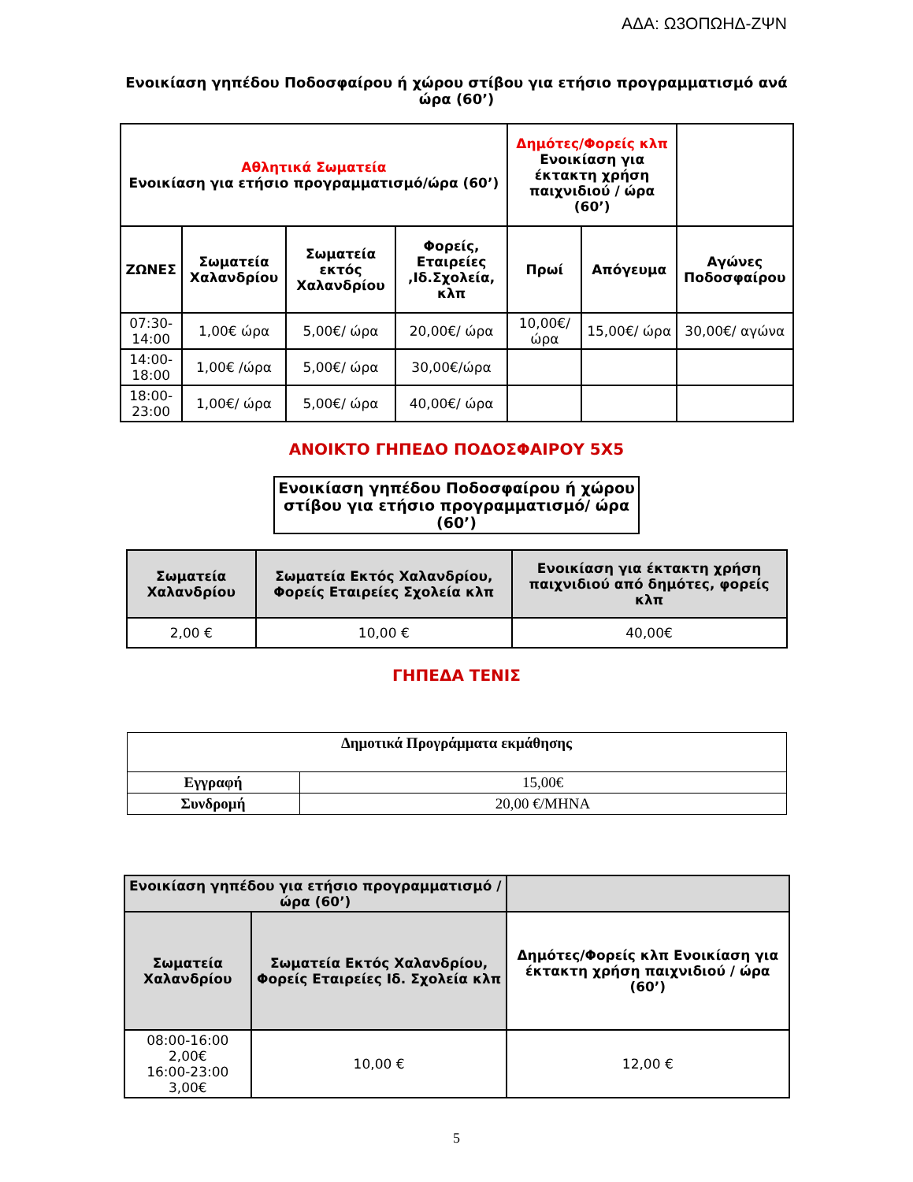ΑΔΑ: Ω3ΟΠΩΗΔ-ΖΨΝ
Ενοικίαση γηπέδου Ποδοσφαίρου ή χώρου στίβου για ετήσιο προγραμματισμό ανά ώρα (60’)
| Αθλητικά Σωματεία Ενοικίαση για ετήσιο προγραμματισμό/ώρα (60’) | | | | Δημότες/Φορείς κλπ Ενοικίαση για έκτακτη χρήση παιχνιδιού / ώρα (60’) | | |
| --- | --- | --- | --- | --- | --- | --- |
| ΖΩΝΕΣ | Σωματεία Χαλανδρίου | Σωματεία εκτός Χαλανδρίου | Φορείς, Εταιρείες ,Ιδ.Σχολεία, κλπ | Πρωί | Απόγευμα | Αγώνες Ποδοσφαίρου |
| 07:30-14:00 | 1,00€ ώρα | 5,00€/ ώρα | 20,00€/ ώρα | 10,00€/ ώρα | 15,00€/ ώρα | 30,00€/ αγώνα |
| 14:00-18:00 | 1,00€ /ώρα | 5,00€/ ώρα | 30,00€/ώρα | | | |
| 18:00-23:00 | 1,00€/ ώρα | 5,00€/ ώρα | 40,00€/ ώρα | | | |
ΑΝΟΙΚΤΟ ΓΗΠΕΔΟ ΠΟΔΟΣΦΑΙΡΟΥ 5Χ5
| Ενοικίαση γηπέδου Ποδοσφαίρου ή χώρου στίβου για ετήσιο προγραμματισμό/ ώρα (60’) |
| --- |
| Σωματεία Χαλανδρίου | Σωματεία Εκτός Χαλανδρίου, Φορείς Εταιρείες Σχολεία κλπ | Ενοικίαση για έκτακτη χρήση παιχνιδιού από δημότες, φορείς κλπ |
| --- | --- | --- |
| 2,00 € | 10,00 € | 40,00€ |
ΓΗΠΕΔΑ ΤΕΝΙΣ
| Δημοτικά Προγράμματα εκμάθησης | |
| --- | --- |
| Εγγραφή | 15,00€ |
| Συνδρομή | 20,00 €/ΜΗΝΑ |
| Ενοικίαση γηπέδου για ετήσιο προγραμματισμό / ώρα (60’) | | |
| --- | --- | --- |
| Σωματεία Χαλανδρίου | Σωματεία Εκτός Χαλανδρίου, Φορείς Εταιρείες Ιδ. Σχολεία κλπ | Δημότες/Φορείς κλπ Ενοικίαση για έκτακτη χρήση παιχνιδιού / ώρα (60’) |
| 08:00-16:00 2,00€ 16:00-23:00 3,00€ | 10,00 € | 12,00 € |
5